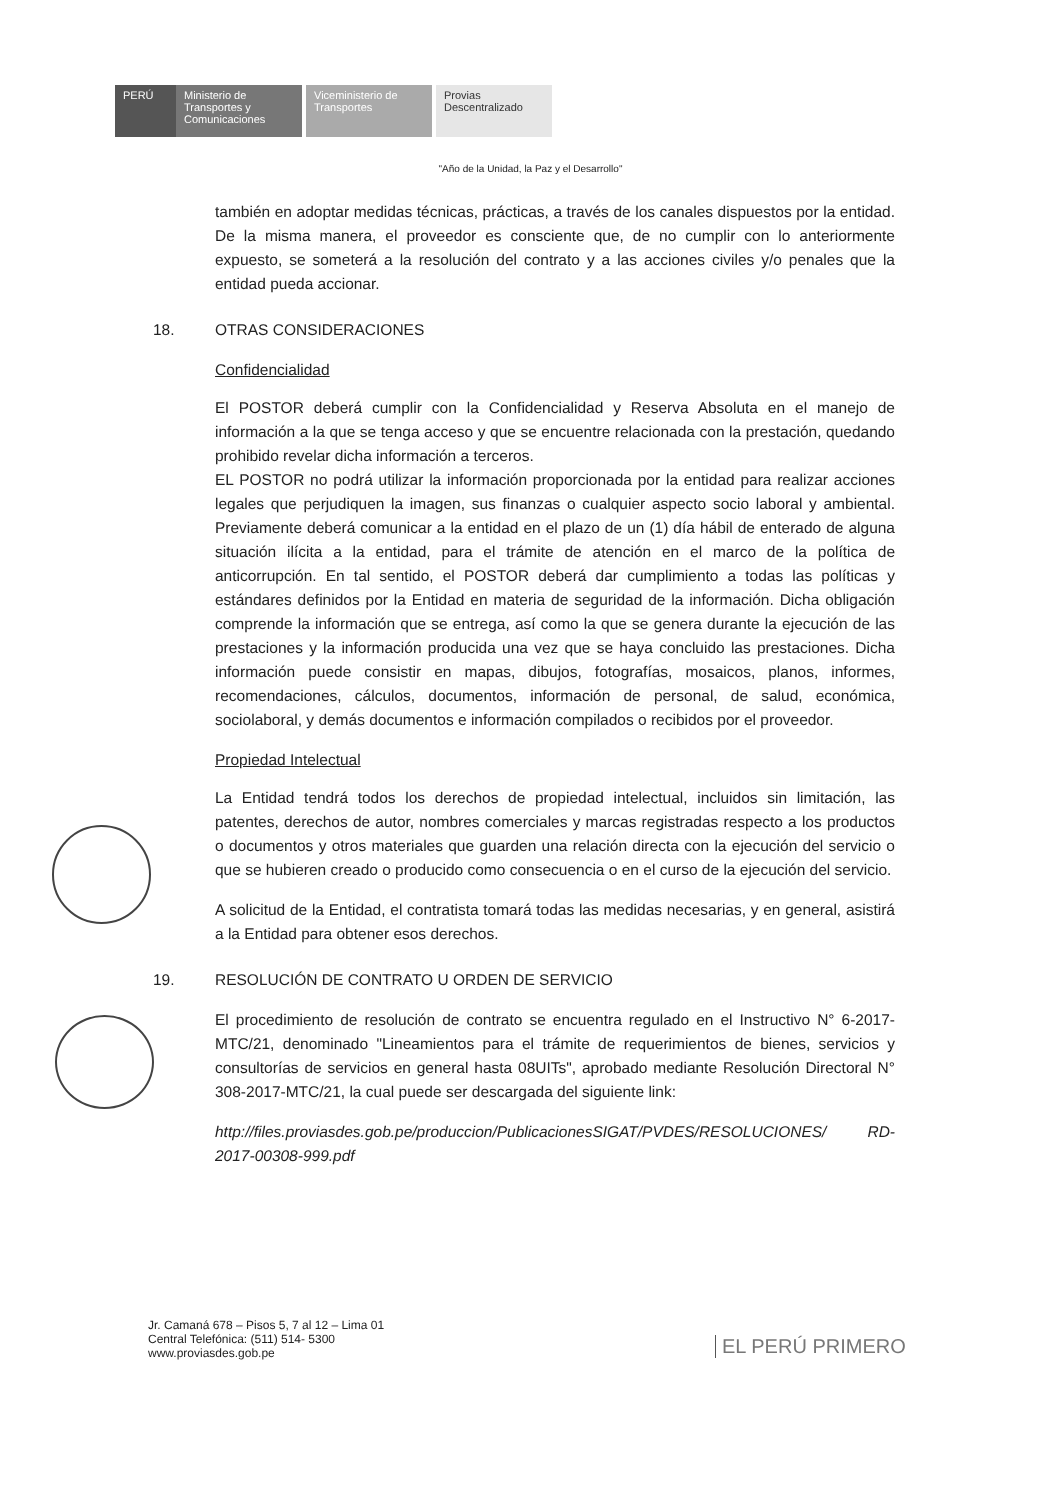PERÚ Ministerio de Transportes y Comunicaciones
Viceministerio de Transportes
Provias Descentralizado
"Año de la Unidad, la Paz y el Desarrollo"
también en adoptar medidas técnicas, prácticas, a través de los canales dispuestos por la entidad. De la misma manera, el proveedor es consciente que, de no cumplir con lo anteriormente expuesto, se someterá a la resolución del contrato y a las acciones civiles y/o penales que la entidad pueda accionar.
18. OTRAS CONSIDERACIONES
Confidencialidad
El POSTOR deberá cumplir con la Confidencialidad y Reserva Absoluta en el manejo de información a la que se tenga acceso y que se encuentre relacionada con la prestación, quedando prohibido revelar dicha información a terceros.
EL POSTOR no podrá utilizar la información proporcionada por la entidad para realizar acciones legales que perjudiquen la imagen, sus finanzas o cualquier aspecto socio laboral y ambiental. Previamente deberá comunicar a la entidad en el plazo de un (1) día hábil de enterado de alguna situación ilícita a la entidad, para el trámite de atención en el marco de la política de anticorrupción. En tal sentido, el POSTOR deberá dar cumplimiento a todas las políticas y estándares definidos por la Entidad en materia de seguridad de la información. Dicha obligación comprende la información que se entrega, así como la que se genera durante la ejecución de las prestaciones y la información producida una vez que se haya concluido las prestaciones. Dicha información puede consistir en mapas, dibujos, fotografías, mosaicos, planos, informes, recomendaciones, cálculos, documentos, información de personal, de salud, económica, sociolaboral, y demás documentos e información compilados o recibidos por el proveedor.
Propiedad Intelectual
La Entidad tendrá todos los derechos de propiedad intelectual, incluidos sin limitación, las patentes, derechos de autor, nombres comerciales y marcas registradas respecto a los productos o documentos y otros materiales que guarden una relación directa con la ejecución del servicio o que se hubieren creado o producido como consecuencia o en el curso de la ejecución del servicio.
A solicitud de la Entidad, el contratista tomará todas las medidas necesarias, y en general, asistirá a la Entidad para obtener esos derechos.
19. RESOLUCIÓN DE CONTRATO U ORDEN DE SERVICIO
El procedimiento de resolución de contrato se encuentra regulado en el Instructivo N° 6-2017-MTC/21, denominado "Lineamientos para el trámite de requerimientos de bienes, servicios y consultorías de servicios en general hasta 08UITs", aprobado mediante Resolución Directoral N° 308-2017-MTC/21, la cual puede ser descargada del siguiente link:
http://files.proviasdes.gob.pe/produccion/PublicacionesSIGAT/PVDES/RESOLUCIONES/ RD-2017-00308-999.pdf
Jr. Camaná 678 – Pisos 5, 7 al 12 – Lima 01
Central Telefónica: (511) 514- 5300
www.proviasdes.gob.pe
EL PERÚ PRIMERO